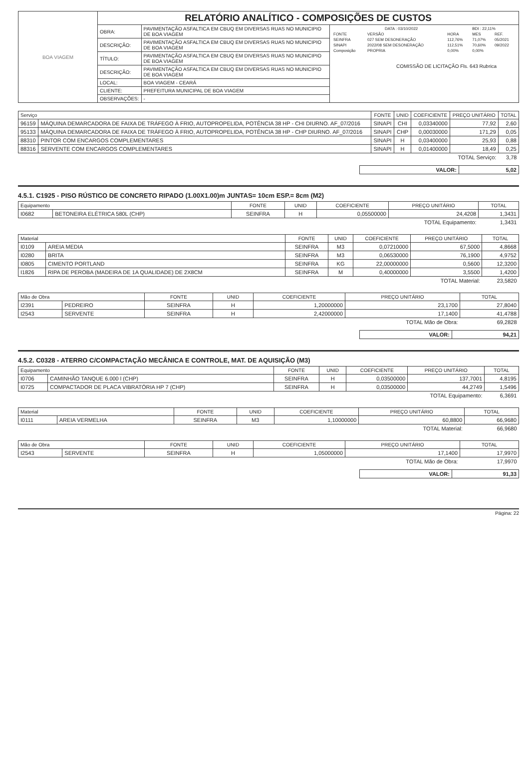| BOA VIAGEM | RELATÓRIO ANALÍTICO - COMPOSIÇÕES DE CUSTOS | | |
| | OBRA: | PAVIMENTAÇÃO ASFALTICA EM CBUQ EM DIVERSAS RUAS NO MUNICIPIO DE BOA VIAGEM | / DATA : 03/10/2022 / / / BDI : 22,11% / / / FONTE / VERSÃO / HORA / MES / REF. / / SEINFRA / 027 SEM DESONERAÇÃO / 112,76% / 71,07% / 05/2021 / / SINAPI / 2022/08 SEM DESONERAÇÃO / 112,51% / 70,60% / 09/2022 / / Composição / PROPRIA / 0,00% / 0,00% / / COMISSÃO DE LICITAÇÃO Fls. 643 Rubrica |
| | DESCRIÇÃO: | PAVIMENTAÇÃO ASFALTICA EM CBUQ EM DIVERSAS RUAS NO MUNICIPIO DE BOA VIAGEM | |
| | TÍTULO: | PAVIMENTAÇÃO ASFALTICA EM CBUQ EM DIVERSAS RUAS NO MUNICIPIO DE BOA VIAGEM | |
| | DESCRIÇÃO: | PAVIMENTAÇÃO ASFALTICA EM CBUQ EM DIVERSAS RUAS NO MUNICIPIO DE BOA VIAGEM | |
| | LOCAL: | BOA VIAGEM - CEARÁ | |
| | CLIENTE: | PREFEITURA MUNICIPAL DE BOA VIAGEM | |
| | OBSERVAÇÕES: | - | |
| Serviço | | FONTE | UNID | COEFICIENTE | PREÇO UNITÁRIO | TOTAL |
| --- | --- | --- | --- | --- | --- | --- |
| 96159 | MÁQUINA DEMARCADORA DE FAIXA DE TRÁFEGO À FRIO, AUTOPROPELIDA, POTÊNCIA 38 HP - CHI DIURNO. AF_07/2016 | SINAPI | CHI | 0,03340000 | 77,92 | 2,60 |
| 95133 | MÁQUINA DEMARCADORA DE FAIXA DE TRÁFEGO À FRIO, AUTOPROPELIDA, POTÊNCIA 38 HP - CHP DIURNO. AF_07/2016 | SINAPI | CHP | 0,00030000 | 171,29 | 0,05 |
| 88310 | PINTOR COM ENCARGOS COMPLEMENTARES | SINAPI | H | 0,03400000 | 25,93 | 0,88 |
| 88316 | SERVENTE COM ENCARGOS COMPLEMENTARES | SINAPI | H | 0,01400000 | 18,49 | 0,25 |
| TOTAL Serviço: | | | | | | 3,78 |
| VALOR: | 5,02 |
4.5.1. C1925 - PISO RÚSTICO DE CONCRETO RIPADO (1.00X1.00)m JUNTAS= 10cm ESP.= 8cm (M2)
| Equipamento | | FONTE | UNID | COEFICIENTE | PREÇO UNITÁRIO | TOTAL |
| --- | --- | --- | --- | --- | --- | --- |
| I0682 | BETONEIRA ELÉTRICA 580L (CHP) | SEINFRA | H | 0,05500000 | 24,4208 | 1,3431 |
| TOTAL Equipamento: | | | | | | 1,3431 |
| Material | | FONTE | UNID | COEFICIENTE | PREÇO UNITÁRIO | TOTAL |
| --- | --- | --- | --- | --- | --- | --- |
| I0109 | AREIA MEDIA | SEINFRA | M3 | 0,07210000 | 67,5000 | 4,8668 |
| I0280 | BRITA | SEINFRA | M3 | 0,06530000 | 76,1900 | 4,9752 |
| I0805 | CIMENTO PORTLAND | SEINFRA | KG | 22,00000000 | 0,5600 | 12,3200 |
| I1826 | RIPA DE PEROBA (MADEIRA DE 1A QUALIDADE) DE 2X8CM | SEINFRA | M | 0,40000000 | 3,5500 | 1,4200 |
| TOTAL Material: | | | | | | 23,5820 |
| Mão de Obra | | FONTE | UNID | COEFICIENTE | PREÇO UNITÁRIO | TOTAL |
| --- | --- | --- | --- | --- | --- | --- |
| I2391 | PEDREIRO | SEINFRA | H | 1,20000000 | 23,1700 | 27,8040 |
| I2543 | SERVENTE | SEINFRA | H | 2,42000000 | 17,1400 | 41,4788 |
| TOTAL Mão de Obra: | | | | | | 69,2828 |
| VALOR: | 94,21 |
4.5.2. C0328 - ATERRO C/COMPACTAÇÃO MECÂNICA E CONTROLE, MAT. DE AQUISIÇÃO (M3)
| Equipamento | | FONTE | UNID | COEFICIENTE | PREÇO UNITÁRIO | TOTAL |
| --- | --- | --- | --- | --- | --- | --- |
| I0706 | CAMINHÃO TANQUE 6.000 l (CHP) | SEINFRA | H | 0,03500000 | 137,7001 | 4,8195 |
| I0725 | COMPACTADOR DE PLACA VIBRATÓRIA HP 7 (CHP) | SEINFRA | H | 0,03500000 | 44,2749 | 1,5496 |
| TOTAL Equipamento: | | | | | | 6,3691 |
| Material | | FONTE | UNID | COEFICIENTE | PREÇO UNITÁRIO | TOTAL |
| --- | --- | --- | --- | --- | --- | --- |
| I0111 | AREIA VERMELHA | SEINFRA | M3 | 1,10000000 | 60,8800 | 66,9680 |
| TOTAL Material: | | | | | | 66,9680 |
| Mão de Obra | | FONTE | UNID | COEFICIENTE | PREÇO UNITÁRIO | TOTAL |
| --- | --- | --- | --- | --- | --- | --- |
| I2543 | SERVENTE | SEINFRA | H | 1,05000000 | 17,1400 | 17,9970 |
| TOTAL Mão de Obra: | | | | | | 17,9970 |
| VALOR: | 91,33 |
Página: 22